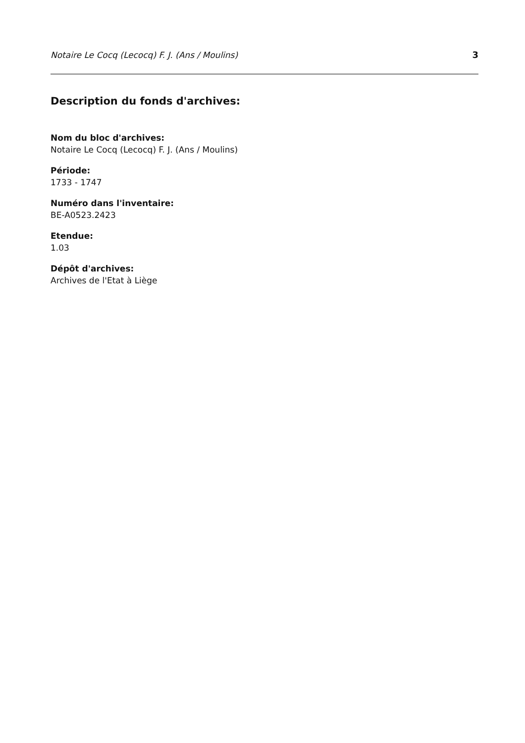Notaire Le Cocq (Lecocq) F. J. (Ans / Moulins) 3
Description du fonds d'archives:
Nom du bloc d'archives:
Notaire Le Cocq (Lecocq) F. J. (Ans / Moulins)
Période:
1733 - 1747
Numéro dans l'inventaire:
BE-A0523.2423
Etendue:
1.03
Dépôt d'archives:
Archives de l'Etat à Liège